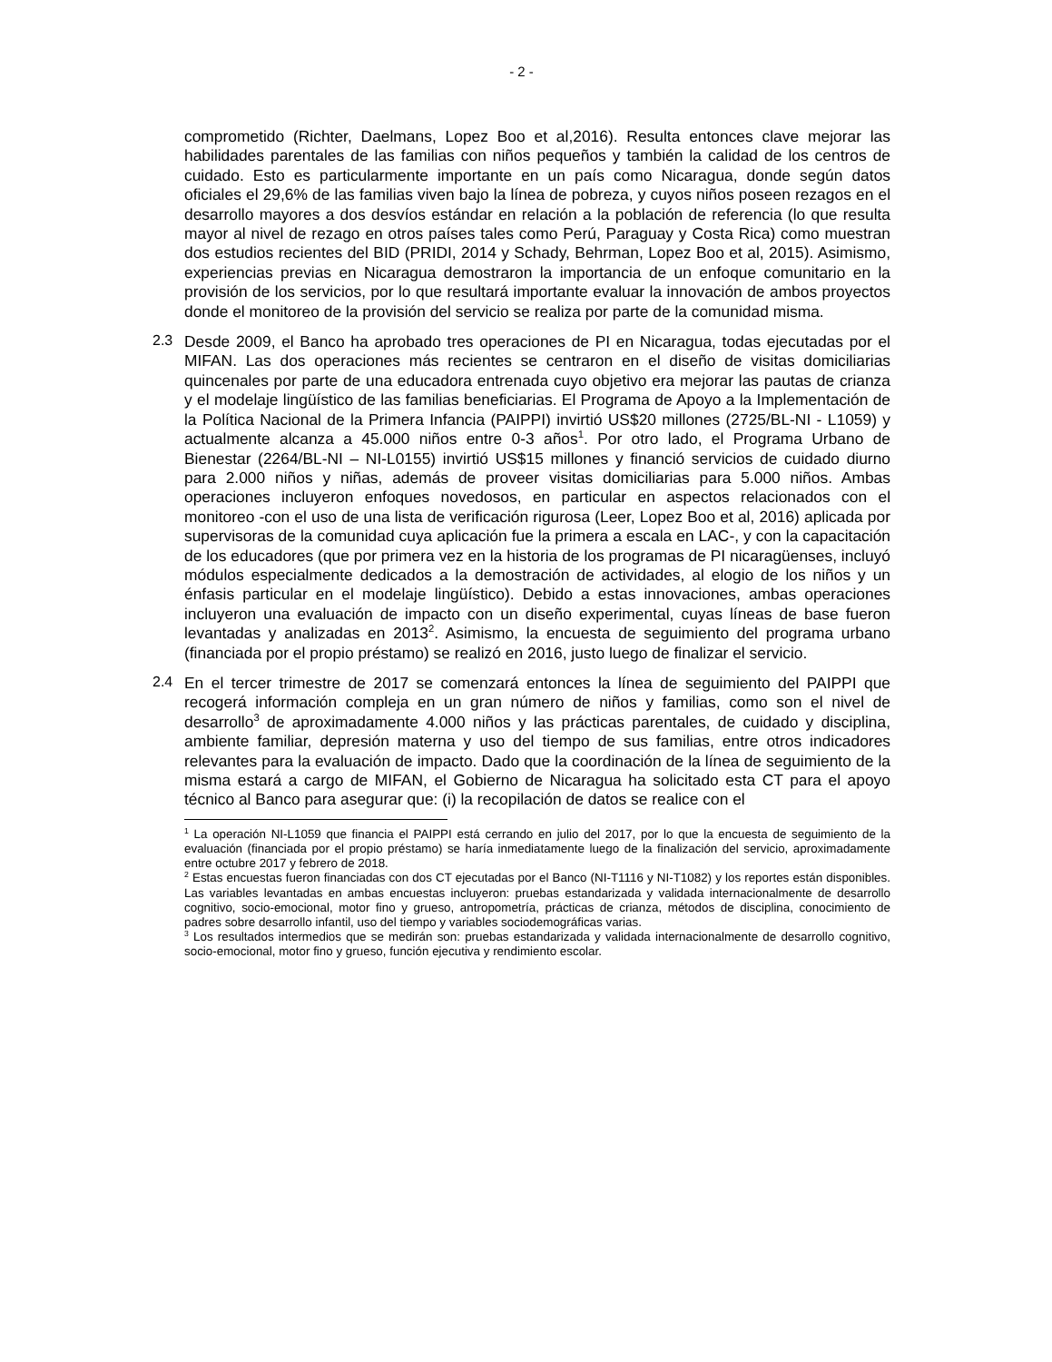- 2 -
comprometido (Richter, Daelmans, Lopez Boo et al,2016). Resulta entonces clave mejorar las habilidades parentales de las familias con niños pequeños y también la calidad de los centros de cuidado. Esto es particularmente importante en un país como Nicaragua, donde según datos oficiales el 29,6% de las familias viven bajo la línea de pobreza, y cuyos niños poseen rezagos en el desarrollo mayores a dos desvíos estándar en relación a la población de referencia (lo que resulta mayor al nivel de rezago en otros países tales como Perú, Paraguay y Costa Rica) como muestran dos estudios recientes del BID (PRIDI, 2014 y Schady, Behrman, Lopez Boo et al, 2015). Asimismo, experiencias previas en Nicaragua demostraron la importancia de un enfoque comunitario en la provisión de los servicios, por lo que resultará importante evaluar la innovación de ambos proyectos donde el monitoreo de la provisión del servicio se realiza por parte de la comunidad misma.
2.3
Desde 2009, el Banco ha aprobado tres operaciones de PI en Nicaragua, todas ejecutadas por el MIFAN. Las dos operaciones más recientes se centraron en el diseño de visitas domiciliarias quincenales por parte de una educadora entrenada cuyo objetivo era mejorar las pautas de crianza y el modelaje lingüístico de las familias beneficiarias. El Programa de Apoyo a la Implementación de la Política Nacional de la Primera Infancia (PAIPPI) invirtió US$20 millones (2725/BL-NI - L1059) y actualmente alcanza a 45.000 niños entre 0-3 años<sup>1</sup>. Por otro lado, el Programa Urbano de Bienestar (2264/BL-NI – NI-L0155) invirtió US$15 millones y financió servicios de cuidado diurno para 2.000 niños y niñas, además de proveer visitas domiciliarias para 5.000 niños. Ambas operaciones incluyeron enfoques novedosos, en particular en aspectos relacionados con el monitoreo -con el uso de una lista de verificación rigurosa (Leer, Lopez Boo et al, 2016) aplicada por supervisoras de la comunidad cuya aplicación fue la primera a escala en LAC-, y con la capacitación de los educadores (que por primera vez en la historia de los programas de PI nicaragüenses, incluyó módulos especialmente dedicados a la demostración de actividades, al elogio de los niños y un énfasis particular en el modelaje lingüístico). Debido a estas innovaciones, ambas operaciones incluyeron una evaluación de impacto con un diseño experimental, cuyas líneas de base fueron levantadas y analizadas en 2013<sup>2</sup>. Asimismo, la encuesta de seguimiento del programa urbano (financiada por el propio préstamo) se realizó en 2016, justo luego de finalizar el servicio.
2.4
En el tercer trimestre de 2017 se comenzará entonces la línea de seguimiento del PAIPPI que recogerá información compleja en un gran número de niños y familias, como son el nivel de desarrollo<sup>3</sup> de aproximadamente 4.000 niños y las prácticas parentales, de cuidado y disciplina, ambiente familiar, depresión materna y uso del tiempo de sus familias, entre otros indicadores relevantes para la evaluación de impacto. Dado que la coordinación de la línea de seguimiento de la misma estará a cargo de MIFAN, el Gobierno de Nicaragua ha solicitado esta CT para el apoyo técnico al Banco para asegurar que: (i) la recopilación de datos se realice con el
<sup>1</sup> La operación NI-L1059 que financia el PAIPPI está cerrando en julio del 2017, por lo que la encuesta de seguimiento de la evaluación (financiada por el propio préstamo) se haría inmediatamente luego de la finalización del servicio, aproximadamente entre octubre 2017 y febrero de 2018.
<sup>2</sup> Estas encuestas fueron financiadas con dos CT ejecutadas por el Banco (NI-T1116 y NI-T1082) y los reportes están disponibles. Las variables levantadas en ambas encuestas incluyeron: pruebas estandarizada y validada internacionalmente de desarrollo cognitivo, socio-emocional, motor fino y grueso, antropometría, prácticas de crianza, métodos de disciplina, conocimiento de padres sobre desarrollo infantil, uso del tiempo y variables sociodemográficas varias.
<sup>3</sup> Los resultados intermedios que se medirán son: pruebas estandarizada y validada internacionalmente de desarrollo cognitivo, socio-emocional, motor fino y grueso, función ejecutiva y rendimiento escolar.